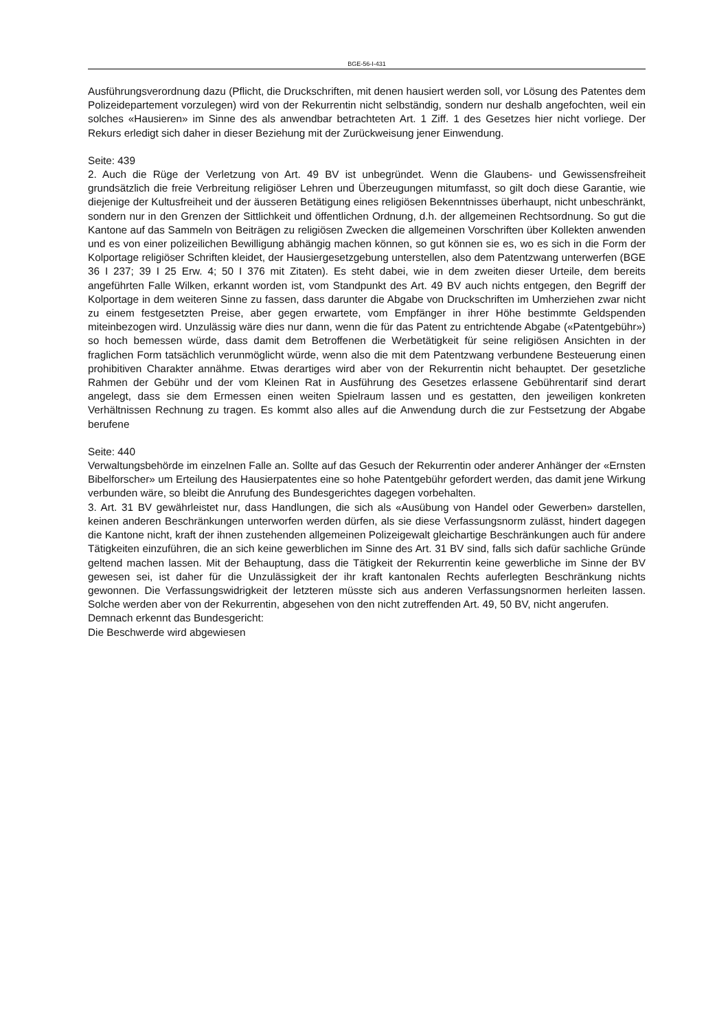BGE-56-I-431
Ausführungsverordnung dazu (Pflicht, die Druckschriften, mit denen hausiert werden soll, vor Lösung des Patentes dem Polizeidepartement vorzulegen) wird von der Rekurrentin nicht selbständig, sondern nur deshalb angefochten, weil ein solches «Hausieren» im Sinne des als anwendbar betrachteten Art. 1 Ziff. 1 des Gesetzes hier nicht vorliege. Der Rekurs erledigt sich daher in dieser Beziehung mit der Zurückweisung jener Einwendung.
Seite: 439
2. Auch die Rüge der Verletzung von Art. 49 BV ist unbegründet. Wenn die Glaubens- und Gewissensfreiheit grundsätzlich die freie Verbreitung religiöser Lehren und Überzeugungen mitumfasst, so gilt doch diese Garantie, wie diejenige der Kultusfreiheit und der äusseren Betätigung eines religiösen Bekenntnisses überhaupt, nicht unbeschränkt, sondern nur in den Grenzen der Sittlichkeit und öffentlichen Ordnung, d.h. der allgemeinen Rechtsordnung. So gut die Kantone auf das Sammeln von Beiträgen zu religiösen Zwecken die allgemeinen Vorschriften über Kollekten anwenden und es von einer polizeilichen Bewilligung abhängig machen können, so gut können sie es, wo es sich in die Form der Kolportage religiöser Schriften kleidet, der Hausiergesetzgebung unterstellen, also dem Patentzwang unterwerfen (BGE 36 I 237; 39 I 25 Erw. 4; 50 I 376 mit Zitaten). Es steht dabei, wie in dem zweiten dieser Urteile, dem bereits angeführten Falle Wilken, erkannt worden ist, vom Standpunkt des Art. 49 BV auch nichts entgegen, den Begriff der Kolportage in dem weiteren Sinne zu fassen, dass darunter die Abgabe von Druckschriften im Umherziehen zwar nicht zu einem festgesetzten Preise, aber gegen erwartete, vom Empfänger in ihrer Höhe bestimmte Geldspenden miteinbezogen wird. Unzulässig wäre dies nur dann, wenn die für das Patent zu entrichtende Abgabe («Patentgebühr») so hoch bemessen würde, dass damit dem Betroffenen die Werbetätigkeit für seine religiösen Ansichten in der fraglichen Form tatsächlich verunmöglicht würde, wenn also die mit dem Patentzwang verbundene Besteuerung einen prohibitiven Charakter annähme. Etwas derartiges wird aber von der Rekurrentin nicht behauptet. Der gesetzliche Rahmen der Gebühr und der vom Kleinen Rat in Ausführung des Gesetzes erlassene Gebührentarif sind derart angelegt, dass sie dem Ermessen einen weiten Spielraum lassen und es gestatten, den jeweiligen konkreten Verhältnissen Rechnung zu tragen. Es kommt also alles auf die Anwendung durch die zur Festsetzung der Abgabe berufene
Seite: 440
Verwaltungsbehörde im einzelnen Falle an. Sollte auf das Gesuch der Rekurrentin oder anderer Anhänger der «Ernsten Bibelforscher» um Erteilung des Hausierpatentes eine so hohe Patentgebühr gefordert werden, das damit jene Wirkung verbunden wäre, so bleibt die Anrufung des Bundesgerichtes dagegen vorbehalten.
3. Art. 31 BV gewährleistet nur, dass Handlungen, die sich als «Ausübung von Handel oder Gewerben» darstellen, keinen anderen Beschränkungen unterworfen werden dürfen, als sie diese Verfassungsnorm zulässt, hindert dagegen die Kantone nicht, kraft der ihnen zustehenden allgemeinen Polizeigewalt gleichartige Beschränkungen auch für andere Tätigkeiten einzuführen, die an sich keine gewerblichen im Sinne des Art. 31 BV sind, falls sich dafür sachliche Gründe geltend machen lassen. Mit der Behauptung, dass die Tätigkeit der Rekurrentin keine gewerbliche im Sinne der BV gewesen sei, ist daher für die Unzulässigkeit der ihr kraft kantonalen Rechts auferlegten Beschränkung nichts gewonnen. Die Verfassungswidrigkeit der letzteren müsste sich aus anderen Verfassungsnormen herleiten lassen. Solche werden aber von der Rekurrentin, abgesehen von den nicht zutreffenden Art. 49, 50 BV, nicht angerufen.
Demnach erkennt das Bundesgericht:
Die Beschwerde wird abgewiesen